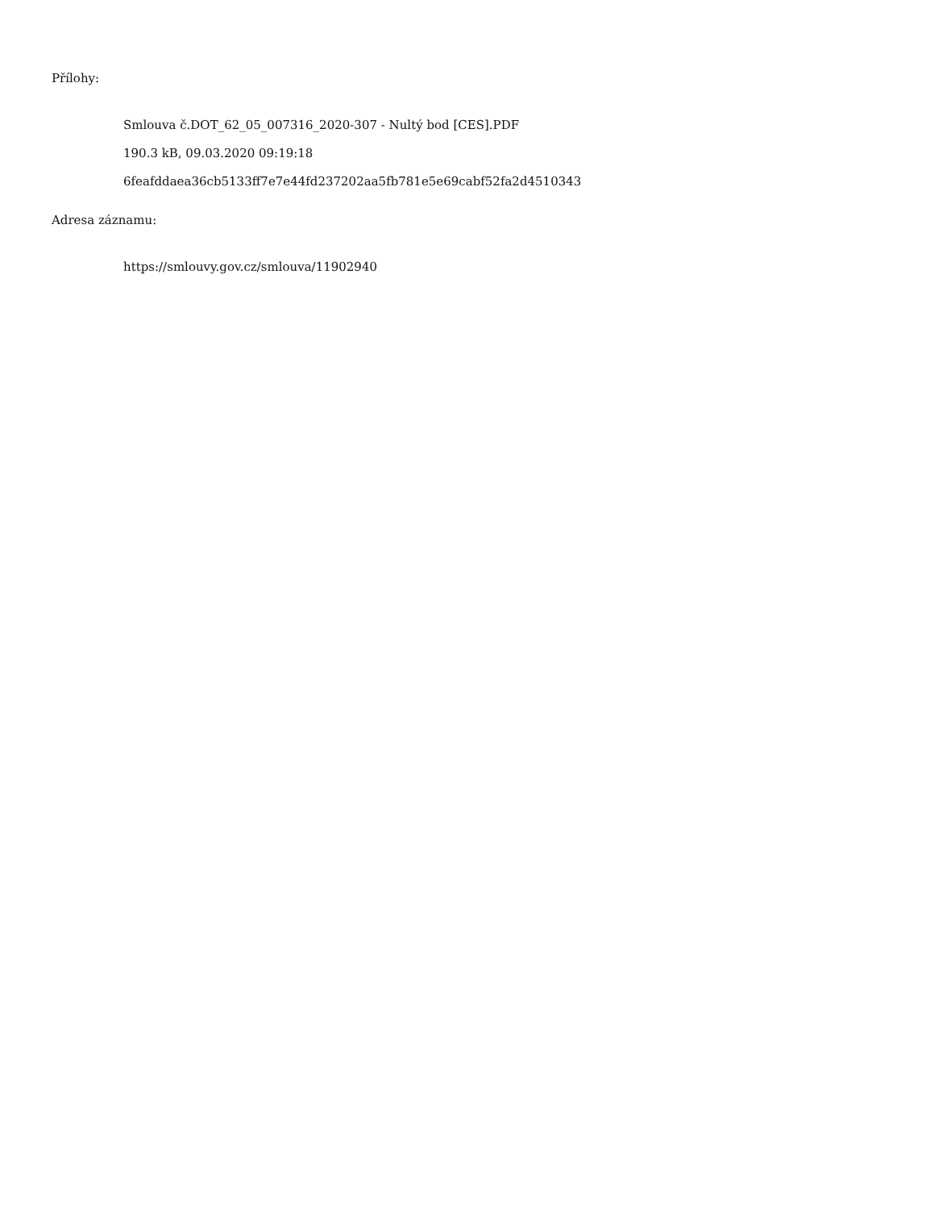Přílohy:
Smlouva č.DOT_62_05_007316_2020-307 - Nultý bod [CES].PDF
190.3 kB, 09.03.2020 09:19:18
6feafddaea36cb5133ff7e7e44fd237202aa5fb781e5e69cabf52fa2d4510343
Adresa záznamu:
https://smlouvy.gov.cz/smlouva/11902940